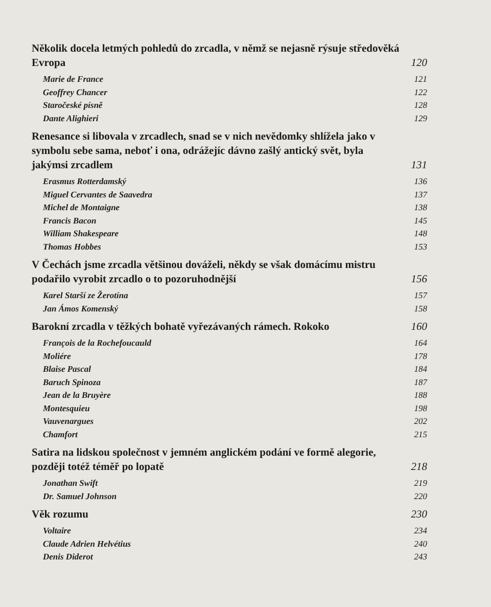Několik docela letmých pohledů do zrcadla, v němž se nejasně rýsuje středověká Evropa 120
Marie de France 121
Geoffrey Chancer 122
Staročeské písně 128
Dante Alighieri 129
Renesance si libovala v zrcadlech, snad se v nich nevědomky shlížela jako v symbolu sebe sama, neboť i ona, odrážejíc dávno zašlý antický svět, byla jakýmsi zrcadlem 131
Erasmus Rotterdamský 136
Miguel Cervantes de Saavedra 137
Michel de Montaigne 138
Francis Bacon 145
William Shakespeare 148
Thomas Hobbes 153
V Čechách jsme zrcadla většinou dováželi, někdy se však domácímu mistru podařilo vyrobit zrcadlo o to pozoruhodnější 156
Karel Starší ze Žerotína 157
Jan Ámos Komenský 158
Barokní zrcadla v těžkých bohatě vyřezávaných rámech. Rokoko 160
François de la Rochefoucauld 164
Moliére 178
Blaise Pascal 184
Baruch Spinoza 187
Jean de la Bruyère 188
Montesquieu 198
Vauvenargues 202
Chamfort 215
Satira na lidskou společnost v jemném anglickém podání ve formě alegorie, později totéž téměř po lopatě 218
Jonathan Swift 219
Dr. Samuel Johnson 220
Věk rozumu 230
Voltaire 234
Claude Adrien Helvétius 240
Denis Diderot 243